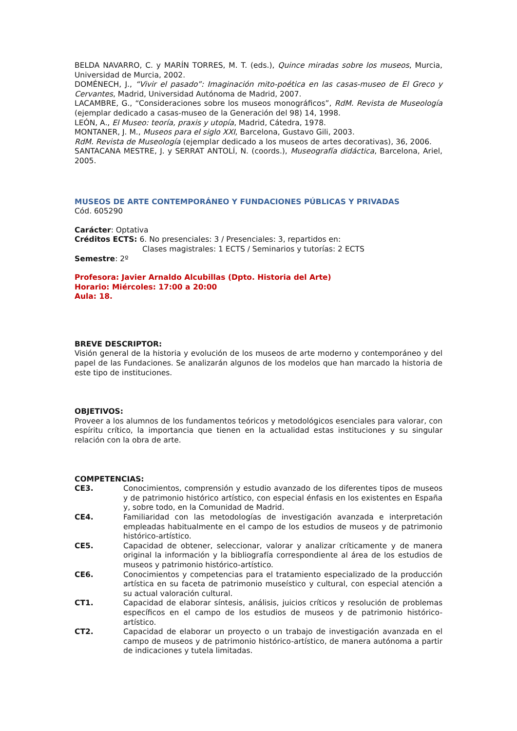BELDA NAVARRO, C. y MARÍN TORRES, M. T. (eds.), Quince miradas sobre los museos, Murcia, Universidad de Murcia, 2002.
DOMÉNECH, J., “Vivir el pasado”: Imaginación mito-poética en las casas-museo de El Greco y Cervantes, Madrid, Universidad Autónoma de Madrid, 2007.
LACAMBRE, G., “Consideraciones sobre los museos monográficos”, RdM. Revista de Museología (ejemplar dedicado a casas-museo de la Generación del 98) 14, 1998.
LEÓN, A., El Museo: teoría, praxis y utopía, Madrid, Cátedra, 1978.
MONTANER, J. M., Museos para el siglo XXI, Barcelona, Gustavo Gili, 2003.
RdM. Revista de Museología (ejemplar dedicado a los museos de artes decorativas), 36, 2006.
SANTACANA MESTRE, J. y SERRAT ANTOLÍ, N. (coords.), Museografía didáctica, Barcelona, Ariel, 2005.
MUSEOS DE ARTE CONTEMPORÁNEO Y FUNDACIONES PÚBLICAS Y PRIVADAS
Cód. 605290
Carácter: Optativa
Créditos ECTS: 6. No presenciales: 3 / Presenciales: 3, repartidos en:
Clases magistrales: 1 ECTS / Seminarios y tutorías: 2 ECTS
Semestre: 2º
Profesora: Javier Arnaldo Alcubillas (Dpto. Historia del Arte)
Horario: Miércoles: 17:00 a 20:00
Aula: 18.
BREVE DESCRIPTOR:
Visión general de la historia y evolución de los museos de arte moderno y contemporáneo y del papel de las Fundaciones. Se analizarán algunos de los modelos que han marcado la historia de este tipo de instituciones.
OBJETIVOS:
Proveer a los alumnos de los fundamentos teóricos y metodológicos esenciales para valorar, con espíritu crítico, la importancia que tienen en la actualidad estas instituciones y su singular relación con la obra de arte.
COMPETENCIAS:
CE3. Conocimientos, comprensión y estudio avanzado de los diferentes tipos de museos y de patrimonio histórico artístico, con especial énfasis en los existentes en España y, sobre todo, en la Comunidad de Madrid.
CE4. Familiaridad con las metodologías de investigación avanzada e interpretación empleadas habitualmente en el campo de los estudios de museos y de patrimonio histórico-artístico.
CE5. Capacidad de obtener, seleccionar, valorar y analizar críticamente y de manera original la información y la bibliografía correspondiente al área de los estudios de museos y patrimonio histórico-artístico.
CE6. Conocimientos y competencias para el tratamiento especializado de la producción artística en su faceta de patrimonio museístico y cultural, con especial atención a su actual valoración cultural.
CT1. Capacidad de elaborar síntesis, análisis, juicios críticos y resolución de problemas específicos en el campo de los estudios de museos y de patrimonio histórico-artístico.
CT2. Capacidad de elaborar un proyecto o un trabajo de investigación avanzada en el campo de museos y de patrimonio histórico-artístico, de manera autónoma a partir de indicaciones y tutela limitadas.